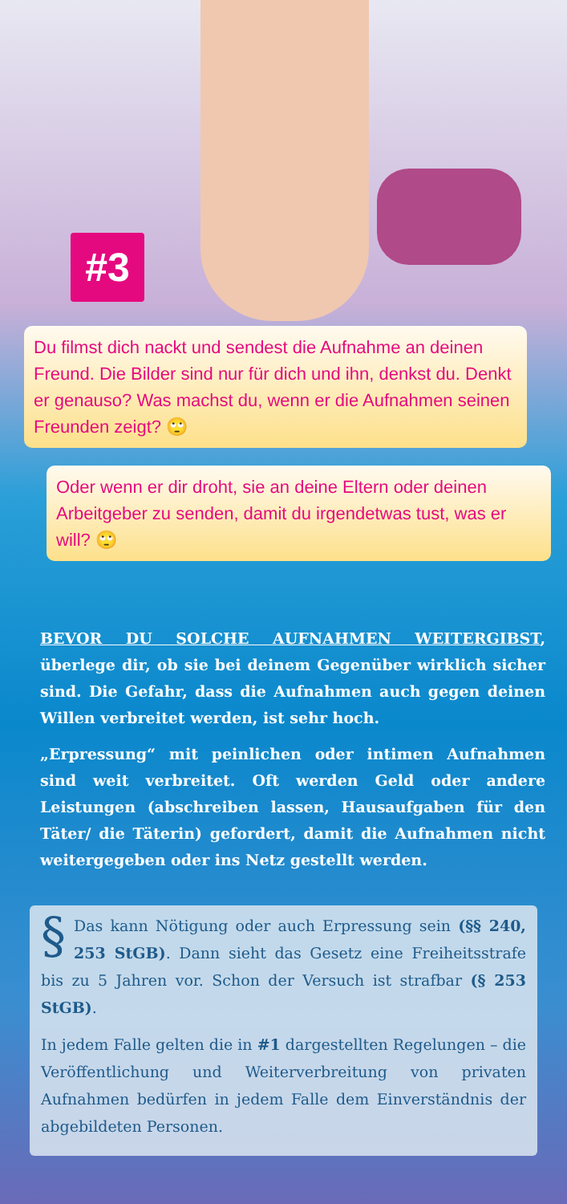#3
Du filmst dich nackt und sendest die Aufnahme an deinen Freund. Die Bilder sind nur für dich und ihn, denkst du. Denkt er genauso? Was machst du, wenn er die Aufnahmen seinen Freunden zeigt? 🙄
Oder wenn er dir droht, sie an deine Eltern oder deinen Arbeitgeber zu senden, damit du irgendetwas tust, was er will? 🙄
BEVOR DU SOLCHE AUFNAHMEN WEITERGIBST, überlege dir, ob sie bei deinem Gegenüber wirklich sicher sind. Die Gefahr, dass die Aufnahmen auch gegen deinen Willen verbreitet werden, ist sehr hoch.
„Erpressung“ mit peinlichen oder intimen Aufnahmen sind weit verbreitet. Oft werden Geld oder andere Leistungen (abschreiben lassen, Hausaufgaben für den Täter/ die Täterin) gefordert, damit die Aufnahmen nicht weitergegeben oder ins Netz gestellt werden.
§ Das kann Nötigung oder auch Erpressung sein (§§ 240, 253 StGB). Dann sieht das Gesetz eine Freiheitsstrafe bis zu 5 Jahren vor. Schon der Versuch ist strafbar (§ 253 StGB).
In jedem Falle gelten die in #1 dargestellten Regelungen – die Veröffentlichung und Weiterverbreitung von privaten Aufnahmen bedürfen in jedem Falle dem Einverständnis der abgebildeten Personen.